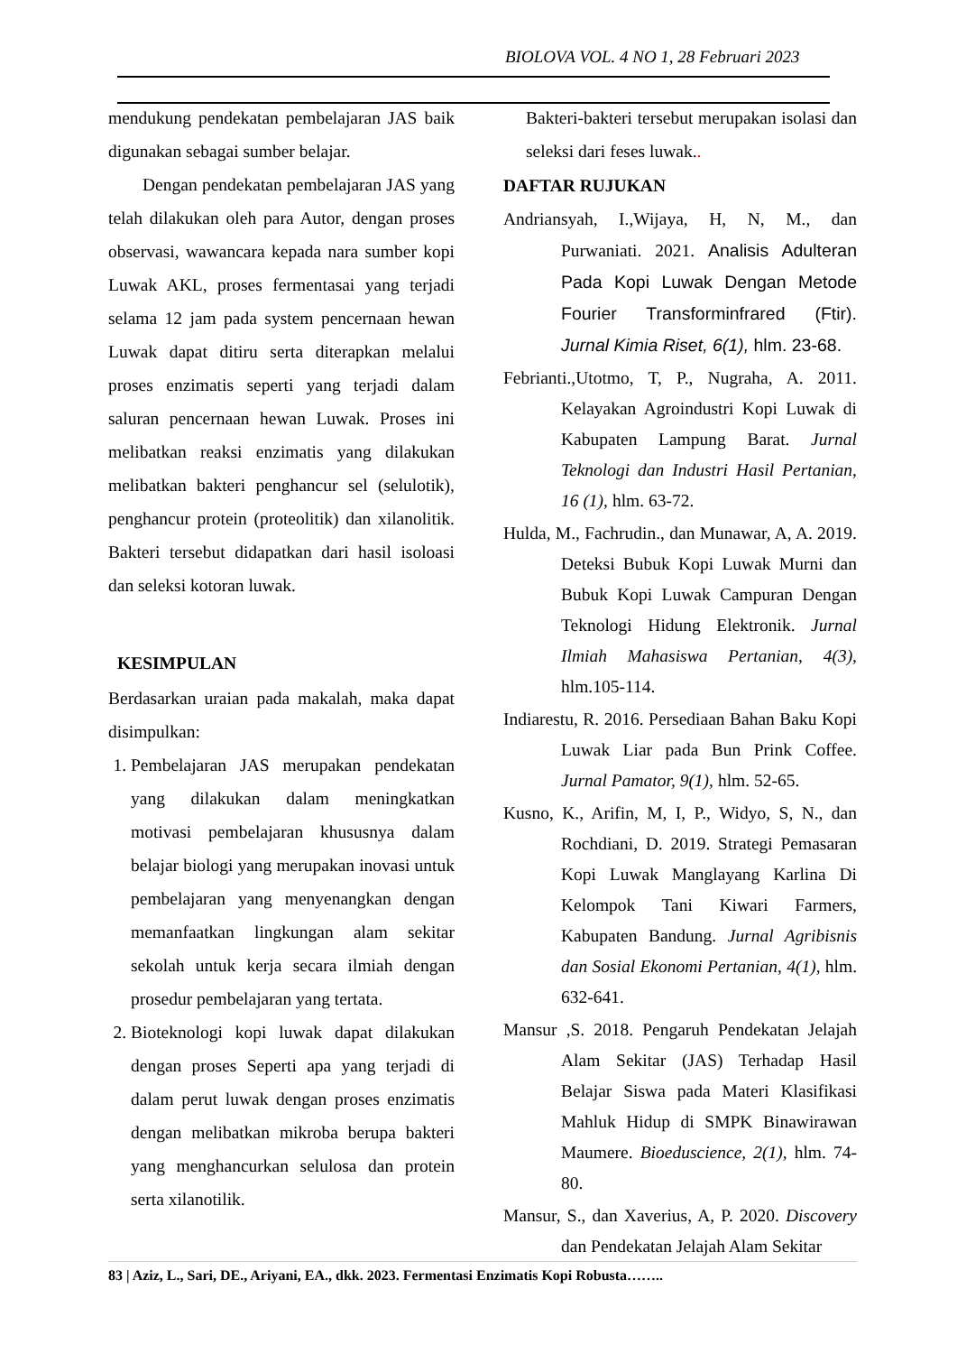BIOLOVA VOL. 4 NO 1, 28 Februari 2023
mendukung pendekatan pembelajaran JAS baik digunakan sebagai sumber belajar.
Dengan pendekatan pembelajaran JAS yang telah dilakukan oleh para Autor, dengan proses observasi, wawancara kepada nara sumber kopi Luwak AKL, proses fermentasai yang terjadi selama 12 jam pada system pencernaan hewan Luwak dapat ditiru serta diterapkan melalui proses enzimatis seperti yang terjadi dalam saluran pencernaan hewan Luwak. Proses ini melibatkan reaksi enzimatis yang dilakukan melibatkan bakteri penghancur sel (selulotik), penghancur protein (proteolitik) dan xilanolitik. Bakteri tersebut didapatkan dari hasil isoloasi dan seleksi kotoran luwak.
KESIMPULAN
Berdasarkan uraian pada makalah, maka dapat disimpulkan:
1. Pembelajaran JAS merupakan pendekatan yang dilakukan dalam meningkatkan motivasi pembelajaran khususnya dalam belajar biologi yang merupakan inovasi untuk pembelajaran yang menyenangkan dengan memanfaatkan lingkungan alam sekitar sekolah untuk kerja secara ilmiah dengan prosedur pembelajaran yang tertata.
2. Bioteknologi kopi luwak dapat dilakukan dengan proses Seperti apa yang terjadi di dalam perut luwak dengan proses enzimatis dengan melibatkan mikroba berupa bakteri yang menghancurkan selulosa dan protein serta xilanotilik.
Bakteri-bakteri tersebut merupakan isolasi dan seleksi dari feses luwak..
DAFTAR RUJUKAN
Andriansyah, I.,Wijaya, H, N, M., dan Purwaniati. 2021. Analisis Adulteran Pada Kopi Luwak Dengan Metode Fourier Transforminfrared (Ftir). Jurnal Kimia Riset, 6(1), hlm. 23-68.
Febrianti.,Utotmo, T, P., Nugraha, A. 2011. Kelayakan Agroindustri Kopi Luwak di Kabupaten Lampung Barat. Jurnal Teknologi dan Industri Hasil Pertanian, 16 (1), hlm. 63-72.
Hulda, M., Fachrudin., dan Munawar, A, A. 2019. Deteksi Bubuk Kopi Luwak Murni dan Bubuk Kopi Luwak Campuran Dengan Teknologi Hidung Elektronik. Jurnal Ilmiah Mahasiswa Pertanian, 4(3), hlm.105-114.
Indiarestu, R. 2016. Persediaan Bahan Baku Kopi Luwak Liar pada Bun Prink Coffee. Jurnal Pamator, 9(1), hlm. 52-65.
Kusno, K., Arifin, M, I, P., Widyo, S, N., dan Rochdiani, D. 2019. Strategi Pemasaran Kopi Luwak Manglayang Karlina Di Kelompok Tani Kiwari Farmers, Kabupaten Bandung. Jurnal Agribisnis dan Sosial Ekonomi Pertanian, 4(1), hlm. 632-641.
Mansur ,S. 2018. Pengaruh Pendekatan Jelajah Alam Sekitar (JAS) Terhadap Hasil Belajar Siswa pada Materi Klasifikasi Mahluk Hidup di SMPK Binawirawan Maumere. Bioeduscience, 2(1), hlm. 74-80.
Mansur, S., dan Xaverius, A, P. 2020. Discovery dan Pendekatan Jelajah Alam Sekitar
83 | Aziz, L., Sari, DE., Ariyani, EA., dkk. 2023. Fermentasi Enzimatis Kopi Robusta……..